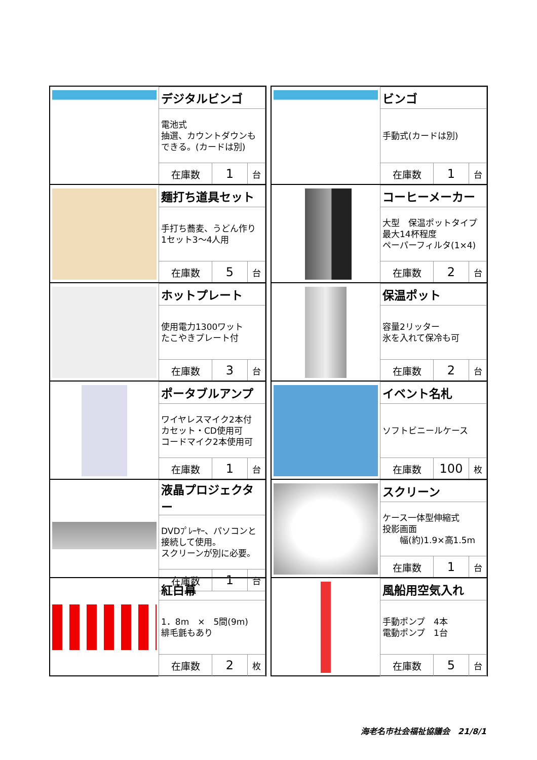| | デジタルビンゴ | | |
| | 電池式 抽選、カウントダウンも できる。(カードは別) | | |
| | 在庫数 | 1 | 台 |
| | ビンゴ | | |
| | 手動式(カードは別) | | |
| | 在庫数 | 1 | 台 |
| | 麺打ち道具セット | | |
| | 手打ち蕎麦、うどん作り 1セット3～4人用 | | |
| | 在庫数 | 5 | 台 |
| | コーヒーメーカー | | |
| | 大型 保温ポットタイプ 最大14杯程度 ペーパーフィルタ(1×4) | | |
| | 在庫数 | 2 | 台 |
| | ホットプレート | | |
| | 使用電力1300ワット たこやきプレート付 | | |
| | 在庫数 | 3 | 台 |
| | 保温ポット | | |
| | 容量2リッター 氷を入れて保冷も可 | | |
| | 在庫数 | 2 | 台 |
| | ポータブルアンプ | | |
| | ワイヤレスマイク2本付 カセット・CD使用可 コードマイク2本使用可 | | |
| | 在庫数 | 1 | 台 |
| | イベント名札 | | |
| | ソフトビニールケース | | |
| | 在庫数 | 100 | 枚 |
| | 液晶プロジェクター | | |
| | DVDﾌﾟﾚｰﾔｰ、パソコンと 接続して使用。 スクリーンが別に必要。 | | |
| | 在庫数 | 1 | 台 |
| | スクリーン | | |
| | ケース一体型伸縮式 投影画面 幅(約)1.9×高1.5m | | |
| | 在庫数 | 1 | 台 |
| | 紅白幕 | | |
| | 1．8m × 5間(9m) 緋毛氈もあり | | |
| | 在庫数 | 2 | 枚 |
| | 風船用空気入れ | | |
| | 手動ポンプ 4本 電動ポンプ 1台 | | |
| | 在庫数 | 5 | 台 |
海老名市社会福祉協議会　21/8/1